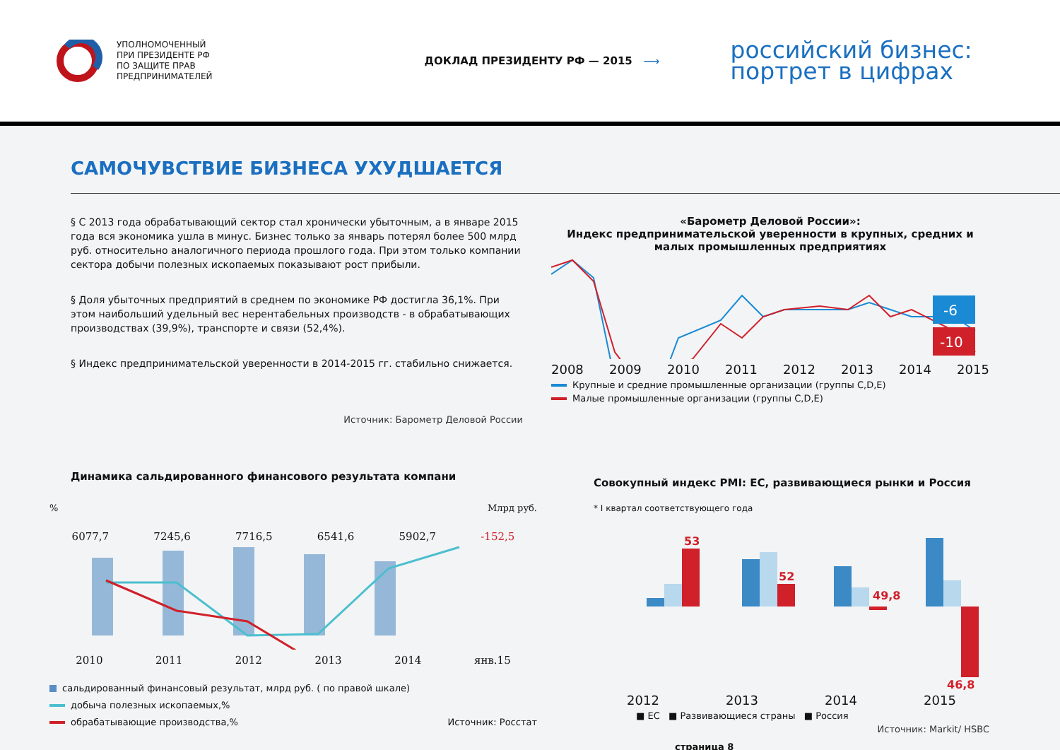УПОЛНОМОЧЕННЫЙ
ПРИ ПРЕЗИДЕНТЕ РФ
ПО ЗАЩИТЕ ПРАВ
ПРЕДПРИНИМАТЕЛЕЙ
ДОКЛАД ПРЕЗИДЕНТУ РФ — 2015 ⟶
российский бизнес:
портрет в цифрах
САМОЧУВСТВИЕ БИЗНЕСА УХУДШАЕТСЯ
§ С 2013 года обрабатывающий сектор стал хронически убыточным, а в январе 2015 года вся экономика ушла в минус. Бизнес только за январь потерял более 500 млрд руб. относительно аналогичного периода прошлого года. При этом только компании сектора добычи полезных ископаемых показывают рост прибыли.
§ Доля убыточных предприятий в среднем по экономике РФ достигла 36,1%. При этом наибольший удельный вес нерентабельных производств - в обрабатывающих производствах (39,9%), транспорте и связи (52,4%).
§ Индекс предпринимательской уверенности в 2014-2015 гг. стабильно снижается.
Источник: Барометр Деловой России
«Барометр Деловой России»:
Индекс предпринимательской уверенности в крупных, средних и малых промышленных предприятиях
-6
-10
2008 2009 2010 2011 2012 2013 2014 2015
Крупные и средние промышленные организации (группы C,D,E)
Малые промышленные организации (группы C,D,E)
Динамика сальдированного финансового результата компани
% Млрд руб.
6077,7 7245,6 7716,5 6541,6 5902,7 -152,5
2010 2011 2012 2013 2014 янв.15
сальдированный финансовый результат, млрд руб. ( по правой шкале)
добыча полезных ископаемых,%
обрабатывающие производства,% Источник: Росстат
Совокупный индекс PMI: ЕС, развивающиеся рынки и Россия
* I квартал соответствующего года
53
52
49,8
46,8
2012 2013 2014 2015
■ ЕС ■ Развивающиеся страны ■ Россия
Источник: Markit/ HSBC
страница 8